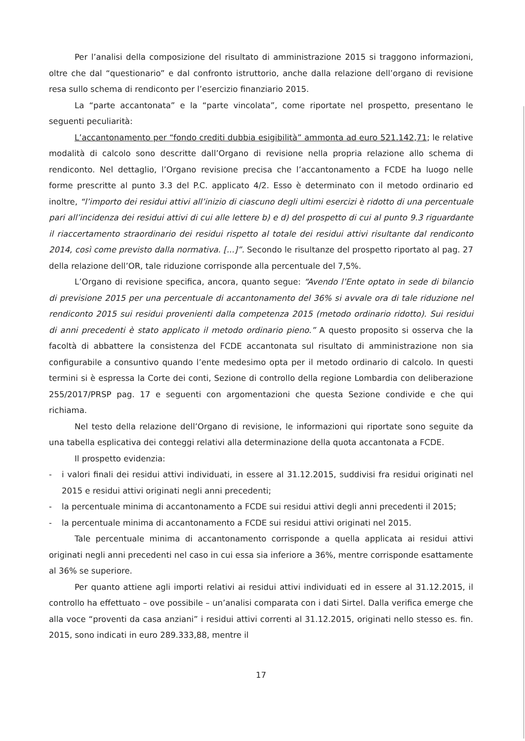Per l’analisi della composizione del risultato di amministrazione 2015 si traggono informazioni, oltre che dal “questionario” e dal confronto istruttorio, anche dalla relazione dell’organo di revisione resa sullo schema di rendiconto per l’esercizio finanziario 2015.
La “parte accantonata” e la “parte vincolata”, come riportate nel prospetto, presentano le seguenti peculiarità:
L’accantonamento per “fondo crediti dubbia esigibilità” ammonta ad euro 521.142,71; le relative modalità di calcolo sono descritte dall’Organo di revisione nella propria relazione allo schema di rendiconto. Nel dettaglio, l’Organo revisione precisa che l’accantonamento a FCDE ha luogo nelle forme prescritte al punto 3.3 del P.C. applicato 4/2. Esso è determinato con il metodo ordinario ed inoltre, “l’importo dei residui attivi all’inizio di ciascuno degli ultimi esercizi è ridotto di una percentuale pari all’incidenza dei residui attivi di cui alle lettere b) e d) del prospetto di cui al punto 9.3 riguardante il riaccertamento straordinario dei residui rispetto al totale dei residui attivi risultante dal rendiconto 2014, così come previsto dalla normativa. [...]”. Secondo le risultanze del prospetto riportato al pag. 27 della relazione dell’OR, tale riduzione corrisponde alla percentuale del 7,5%.
L’Organo di revisione specifica, ancora, quanto segue: “Avendo l’Ente optato in sede di bilancio di previsione 2015 per una percentuale di accantonamento del 36% si avvale ora di tale riduzione nel rendiconto 2015 sui residui provenienti dalla competenza 2015 (metodo ordinario ridotto). Sui residui di anni precedenti è stato applicato il metodo ordinario pieno.” A questo proposito si osserva che la facoltà di abbattere la consistenza del FCDE accantonata sul risultato di amministrazione non sia configurabile a consuntivo quando l’ente medesimo opta per il metodo ordinario di calcolo. In questi termini si è espressa la Corte dei conti, Sezione di controllo della regione Lombardia con deliberazione 255/2017/PRSP pag. 17 e seguenti con argomentazioni che questa Sezione condivide e che qui richiama.
Nel testo della relazione dell’Organo di revisione, le informazioni qui riportate sono seguite da una tabella esplicativa dei conteggi relativi alla determinazione della quota accantonata a FCDE.
Il prospetto evidenzia:
- i valori finali dei residui attivi individuati, in essere al 31.12.2015, suddivisi fra residui originati nel 2015 e residui attivi originati negli anni precedenti;
- la percentuale minima di accantonamento a FCDE sui residui attivi degli anni precedenti il 2015;
- la percentuale minima di accantonamento a FCDE sui residui attivi originati nel 2015.
Tale percentuale minima di accantonamento corrisponde a quella applicata ai residui attivi originati negli anni precedenti nel caso in cui essa sia inferiore a 36%, mentre corrisponde esattamente al 36% se superiore.
Per quanto attiene agli importi relativi ai residui attivi individuati ed in essere al 31.12.2015, il controllo ha effettuato – ove possibile – un’analisi comparata con i dati Sirtel. Dalla verifica emerge che alla voce “proventi da casa anziani” i residui attivi correnti al 31.12.2015, originati nello stesso es. fin. 2015, sono indicati in euro 289.333,88, mentre il
17